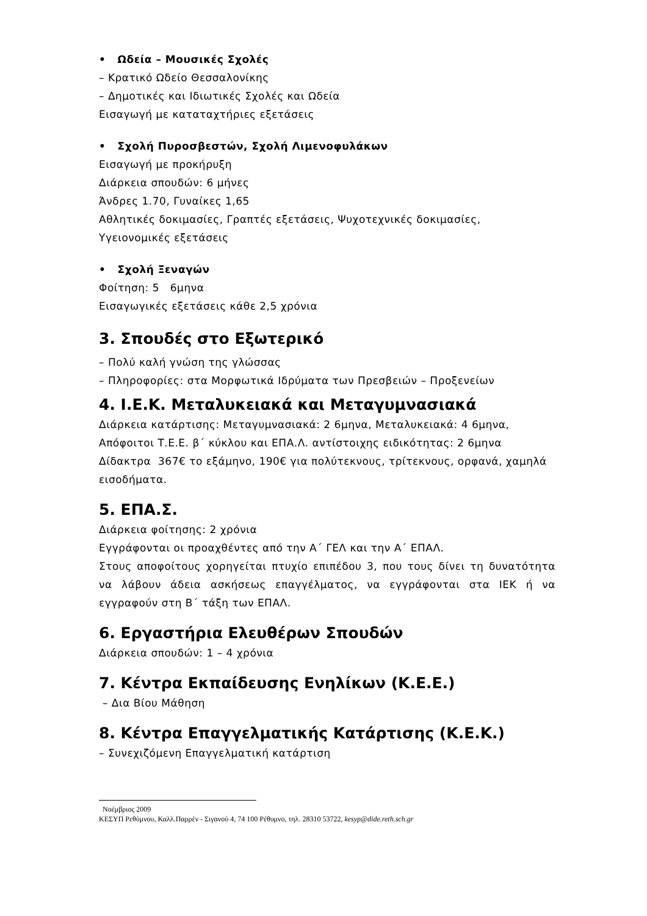• Ωδεία – Μουσικές Σχολές
– Κρατικό Ωδείο Θεσσαλονίκης
– Δημοτικές και Ιδιωτικές Σχολές και Ωδεία
Εισαγωγή με καταταχτήριες εξετάσεις
• Σχολή Πυροσβεστών, Σχολή Λιμενοφυλάκων
Εισαγωγή με προκήρυξη
Διάρκεια σπουδών: 6 μήνες
Άνδρες 1.70, Γυναίκες 1,65
Αθλητικές δοκιμασίες, Γραπτές εξετάσεις, Ψυχοτεχνικές δοκιμασίες, Υγειονομικές εξετάσεις
• Σχολή Ξεναγών
Φοίτηση: 5 6μηνα
Εισαγωγικές εξετάσεις κάθε 2,5 χρόνια
3. Σπουδές στο Εξωτερικό
– Πολύ καλή γνώση της γλώσσας
– Πληροφορίες: στα Μορφωτικά Ιδρύματα των Πρεσβειών – Προξενείων
4. Ι.Ε.Κ. Μεταλυκειακά και Μεταγυμνασιακά
Διάρκεια κατάρτισης: Μεταγυμνασιακά: 2 6μηνα, Μεταλυκειακά: 4 6μηνα, Απόφοιτοι Τ.Ε.Ε. β΄ κύκλου και ΕΠΑ.Λ. αντίστοιχης ειδικότητας: 2 6μηνα
Δίδακτρα 367€ το εξάμηνο, 190€ για πολύτεκνους, τρίτεκνους, ορφανά, χαμηλά εισοδήματα.
5. ΕΠΑ.Σ.
Διάρκεια φοίτησης: 2 χρόνια
Εγγράφονται οι προαχθέντες από την Α΄ ΓΕΛ και την Α΄ ΕΠΑΛ.
Στους αποφοίτους χορηγείται πτυχίο επιπέδου 3, που τους δίνει τη δυνατότητα να λάβουν άδεια ασκήσεως επαγγέλματος, να εγγράφονται στα ΙΕΚ ή να εγγραφούν στη Β΄ τάξη των ΕΠΑΛ.
6. Εργαστήρια Ελευθέρων Σπουδών
Διάρκεια σπουδών: 1 – 4 χρόνια
7. Κέντρα Εκπαίδευσης Ενηλίκων (Κ.Ε.Ε.)
– Δια Βίου Μάθηση
8. Κέντρα Επαγγελματικής Κατάρτισης (Κ.Ε.Κ.)
– Συνεχιζόμενη Επαγγελματική κατάρτιση
Νοέμβριος 2009
ΚΕΣΥΠ Ρεθύμνου, Καλλ.Παρρέν - Σιγανού 4, 74 100 Ρέθυμνο, τηλ. 28310 53722, kesyp@dide.reth.sch.gr